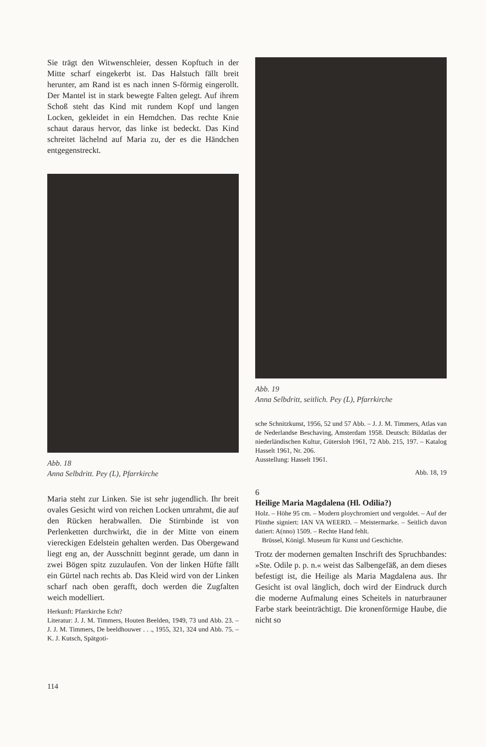Sie trägt den Witwenschleier, dessen Kopftuch in der Mitte scharf eingekerbt ist. Das Halstuch fällt breit herunter, am Rand ist es nach innen S-förmig eingerollt. Der Mantel ist in stark bewegte Falten gelegt. Auf ihrem Schoß steht das Kind mit rundem Kopf und langen Locken, gekleidet in ein Hemdchen. Das rechte Knie schaut daraus hervor, das linke ist bedeckt. Das Kind schreitet lächelnd auf Maria zu, der es die Händchen entgegenstreckt.
Abb. 18
Anna Selbdritt. Pey (L), Pfarrkirche
Maria steht zur Linken. Sie ist sehr jugendlich. Ihr breit ovales Gesicht wird von reichen Locken umrahmt, die auf den Rücken herabwallen. Die Stirnbinde ist von Perlenketten durchwirkt, die in der Mitte von einem viereckigen Edelstein gehalten werden. Das Obergewand liegt eng an, der Ausschnitt beginnt gerade, um dann in zwei Bögen spitz zuzulaufen. Von der linken Hüfte fällt ein Gürtel nach rechts ab. Das Kleid wird von der Linken scharf nach oben gerafft, doch werden die Zugfalten weich modelliert.
Herkunft: Pfarrkirche Echt?
Literatur: J. J. M. Timmers, Houten Beelden, 1949, 73 und Abb. 23. – J. J. M. Timmers, De beeldhouwer . . ., 1955, 321, 324 und Abb. 75. – K. J. Kutsch, Spätgoti-
Abb. 19
Anna Selbdritt, seitlich. Pey (L), Pfarrkirche
sche Schnitzkunst, 1956, 52 und 57 Abb. – J. J. M. Timmers, Atlas van de Nederlandse Beschaving, Amsterdam 1958. Deutsch: Bildatlas der niederländischen Kultur, Gütersloh 1961, 72 Abb. 215, 197. – Katalog Hasselt 1961, Nr. 206.
Ausstellung: Hasselt 1961.
Abb. 18, 19
6
Heilige Maria Magdalena (Hl. Odilia?)
Holz. – Höhe 95 cm. – Modern ploychromiert und vergoldet. – Auf der Plinthe signiert: IAN VA WEERD. – Meistermarke. – Seitlich davon datiert: A(nno) 1509. – Rechte Hand fehlt.
Brüssel, Königl. Museum für Kunst und Geschichte.
Trotz der modernen gemalten Inschrift des Spruchbandes: »Ste. Odile p. p. n.« weist das Salbengefäß, an dem dieses befestigt ist, die Heilige als Maria Magdalena aus. Ihr Gesicht ist oval länglich, doch wird der Eindruck durch die moderne Aufmalung eines Scheitels in naturbrauner Farbe stark beeinträchtigt. Die kronenförmige Haube, die nicht so
114